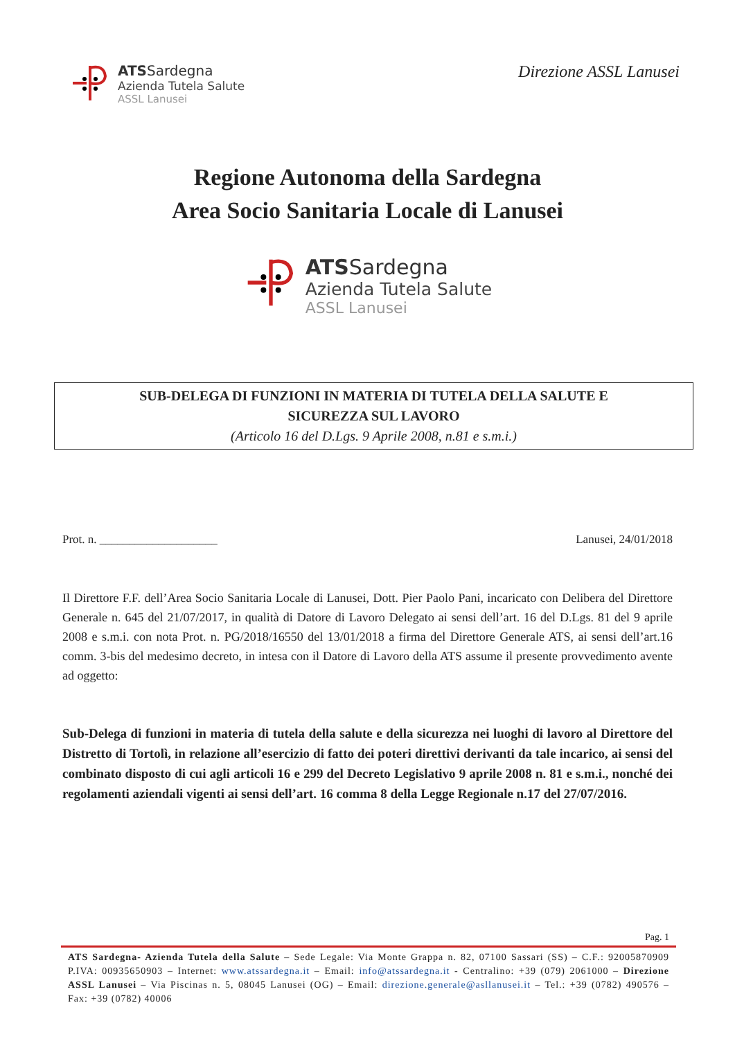ATSSardegna
Azienda Tutela Salute
ASSL Lanusei
Direzione ASSL Lanusei
Regione Autonoma della Sardegna
Area Socio Sanitaria Locale di Lanusei
ATSSardegna
Azienda Tutela Salute
ASSL Lanusei
SUB-DELEGA DI FUNZIONI IN MATERIA DI TUTELA DELLA SALUTE E
SICUREZZA SUL LAVORO
(Articolo 16 del D.Lgs. 9 Aprile 2008, n.81 e s.m.i.)
Prot. n. ____________________ Lanusei, 24/01/2018
Il Direttore F.F. dell’Area Socio Sanitaria Locale di Lanusei, Dott. Pier Paolo Pani, incaricato con Delibera del Direttore Generale n. 645 del 21/07/2017, in qualità di Datore di Lavoro Delegato ai sensi dell’art. 16 del D.Lgs. 81 del 9 aprile 2008 e s.m.i. con nota Prot. n. PG/2018/16550 del 13/01/2018 a firma del Direttore Generale ATS, ai sensi dell’art.16 comm. 3-bis del medesimo decreto, in intesa con il Datore di Lavoro della ATS assume il presente provvedimento avente ad oggetto:
Sub-Delega di funzioni in materia di tutela della salute e della sicurezza nei luoghi di lavoro al Direttore del Distretto di Tortolì, in relazione all’esercizio di fatto dei poteri direttivi derivanti da tale incarico, ai sensi del combinato disposto di cui agli articoli 16 e 299 del Decreto Legislativo 9 aprile 2008 n. 81 e s.m.i., nonché dei regolamenti aziendali vigenti ai sensi dell’art. 16 comma 8 della Legge Regionale n.17 del 27/07/2016.
Pag. 1
ATS Sardegna- Azienda Tutela della Salute – Sede Legale: Via Monte Grappa n. 82, 07100 Sassari (SS) – C.F.: 92005870909 P.IVA: 00935650903 – Internet: www.atssardegna.it – Email: info@atssardegna.it - Centralino: +39 (079) 2061000 – Direzione ASSL Lanusei – Via Piscinas n. 5, 08045 Lanusei (OG) – Email: direzione.generale@asllanusei.it – Tel.: +39 (0782) 490576 – Fax: +39 (0782) 40006